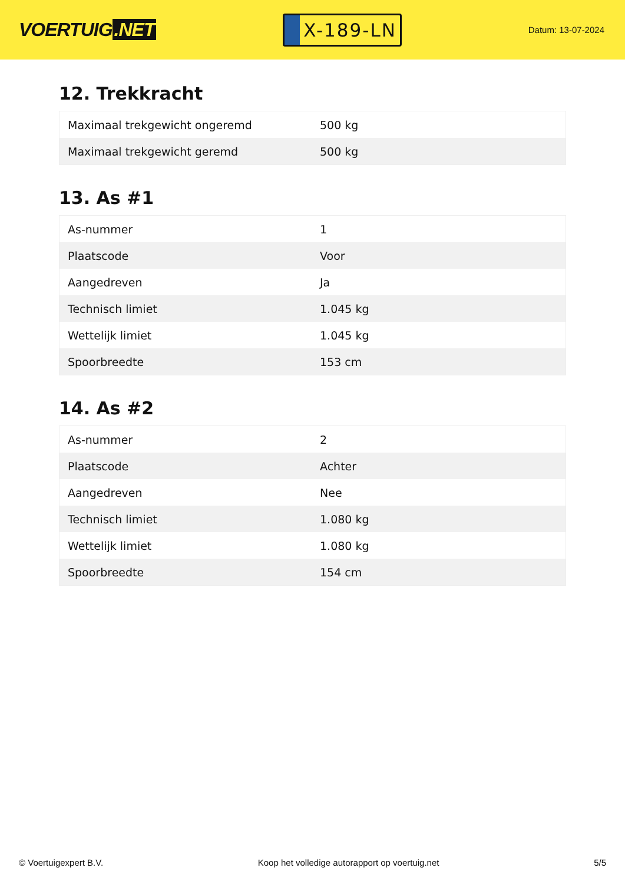VOERTUIG.NET
X-189-LN
Datum: 13-07-2024
12. Trekkracht
| Maximaal trekgewicht ongeremd | 500 kg |
| Maximaal trekgewicht geremd | 500 kg |
13. As #1
| As-nummer | 1 |
| Plaatscode | Voor |
| Aangedreven | Ja |
| Technisch limiet | 1.045 kg |
| Wettelijk limiet | 1.045 kg |
| Spoorbreedte | 153 cm |
14. As #2
| As-nummer | 2 |
| Plaatscode | Achter |
| Aangedreven | Nee |
| Technisch limiet | 1.080 kg |
| Wettelijk limiet | 1.080 kg |
| Spoorbreedte | 154 cm |
© Voertuigexpert B.V. Koop het volledige autorapport op voertuig.net 5/5